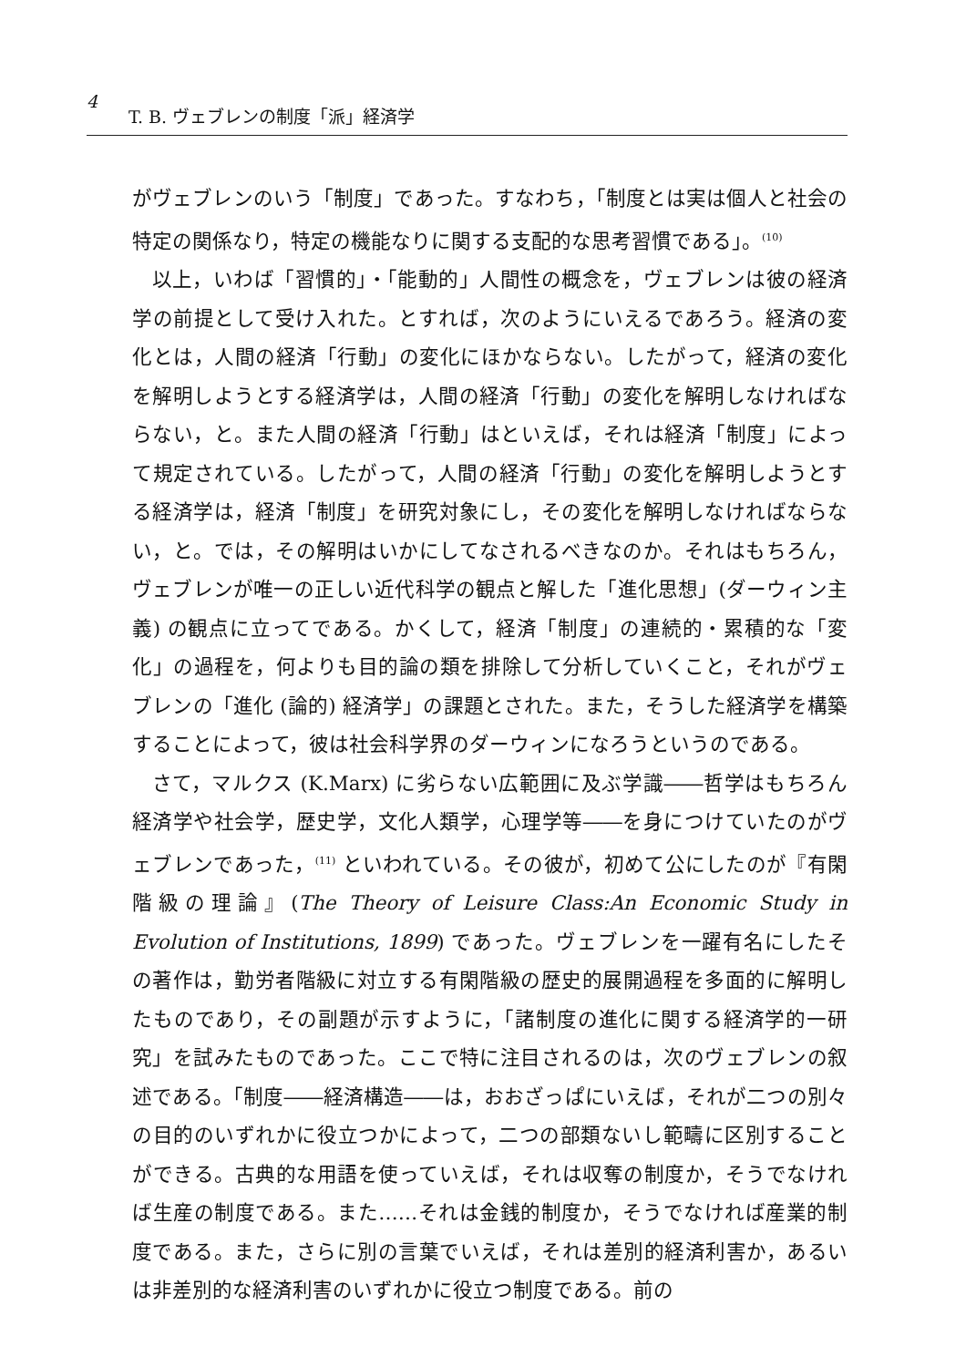4 T. B. ヴェブレンの制度「派」経済学
がヴェブレンのいう「制度」であった。すなわち，「制度とは実は個人と社会の特定の関係なり，特定の機能なりに関する支配的な思考習慣である」。<sup>(10)</sup>
以上，いわば「習慣的」・「能動的」人間性の概念を，ヴェブレンは彼の経済学の前提として受け入れた。とすれば，次のようにいえるであろう。経済の変化とは，人間の経済「行動」の変化にほかならない。したがって，経済の変化を解明しようとする経済学は，人間の経済「行動」の変化を解明しなければならない，と。また人間の経済「行動」はといえば，それは経済「制度」によって規定されている。したがって，人間の経済「行動」の変化を解明しようとする経済学は，経済「制度」を研究対象にし，その変化を解明しなければならない，と。では，その解明はいかにしてなされるべきなのか。それはもちろん，ヴェブレンが唯一の正しい近代科学の観点と解した「進化思想」(ダーウィン主義) の観点に立ってである。かくして，経済「制度」の連続的・累積的な「変化」の過程を，何よりも目的論の類を排除して分析していくこと，それがヴェブレンの「進化 (論的) 経済学」の課題とされた。また，そうした経済学を構築することによって，彼は社会科学界のダーウィンになろうというのである。
さて，マルクス (K.Marx) に劣らない広範囲に及ぶ学識――哲学はもちろん経済学や社会学，歴史学，文化人類学，心理学等――を身につけていたのがヴェブレンであった，<sup>(11)</sup> といわれている。その彼が，初めて公にしたのが『有閑階級の理論』(The Theory of Leisure Class:An Economic Study in Evolution of Institutions, 1899) であった。ヴェブレンを一躍有名にしたその著作は，勤労者階級に対立する有閑階級の歴史的展開過程を多面的に解明したものであり，その副題が示すように，「諸制度の進化に関する経済学的一研究」を試みたものであった。ここで特に注目されるのは，次のヴェブレンの叙述である。「制度――経済構造――は，おおざっぱにいえば，それが二つの別々の目的のいずれかに役立つかによって，二つの部類ないし範疇に区別することができる。古典的な用語を使っていえば，それは収奪の制度か，そうでなければ生産の制度である。また……それは金銭的制度か，そうでなければ産業的制度である。また，さらに別の言葉でいえば，それは差別的経済利害か，あるいは非差別的な経済利害のいずれかに役立つ制度である。前の